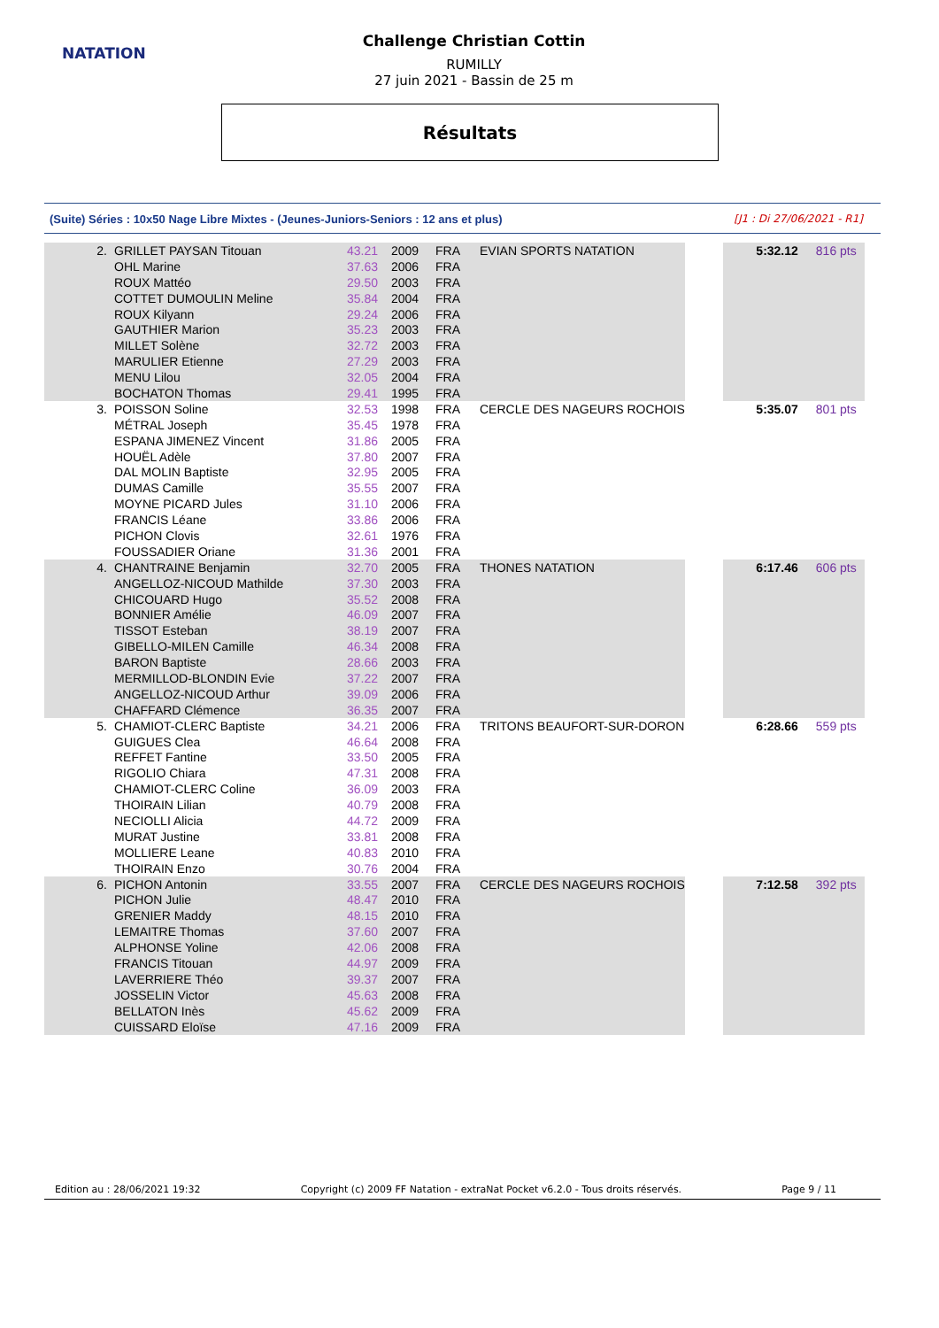NATATION
Challenge Christian Cottin
RUMILLY
27 juin 2021 - Bassin de 25 m
Résultats
(Suite) Séries : 10x50 Nage Libre Mixtes - (Jeunes-Juniors-Seniors : 12 ans et plus) [J1 : Di 27/06/2021 - R1]
| 2. | GRILLET PAYSAN Titouan | 43.21 | 2009 | FRA | EVIAN SPORTS NATATION | | 5:32.12 | 816 pts |
| | OHL Marine | 37.63 | 2006 | FRA | | | | |
| | ROUX Mattéo | 29.50 | 2003 | FRA | | | | |
| | COTTET DUMOULIN Meline | 35.84 | 2004 | FRA | | | | |
| | ROUX Kilyann | 29.24 | 2006 | FRA | | | | |
| | GAUTHIER Marion | 35.23 | 2003 | FRA | | | | |
| | MILLET Solène | 32.72 | 2003 | FRA | | | | |
| | MARULIER Etienne | 27.29 | 2003 | FRA | | | | |
| | MENU Lilou | 32.05 | 2004 | FRA | | | | |
| | BOCHATON Thomas | 29.41 | 1995 | FRA | | | | |
| 3. | POISSON Soline | 32.53 | 1998 | FRA | CERCLE DES NAGEURS ROCHOIS | | 5:35.07 | 801 pts |
| | MÉTRAL Joseph | 35.45 | 1978 | FRA | | | | |
| | ESPANA JIMENEZ Vincent | 31.86 | 2005 | FRA | | | | |
| | HOUËL Adèle | 37.80 | 2007 | FRA | | | | |
| | DAL MOLIN Baptiste | 32.95 | 2005 | FRA | | | | |
| | DUMAS Camille | 35.55 | 2007 | FRA | | | | |
| | MOYNE PICARD Jules | 31.10 | 2006 | FRA | | | | |
| | FRANCIS Léane | 33.86 | 2006 | FRA | | | | |
| | PICHON Clovis | 32.61 | 1976 | FRA | | | | |
| | FOUSSADIER Oriane | 31.36 | 2001 | FRA | | | | |
| 4. | CHANTRAINE Benjamin | 32.70 | 2005 | FRA | THONES NATATION | | 6:17.46 | 606 pts |
| | ANGELLOZ-NICOUD Mathilde | 37.30 | 2003 | FRA | | | | |
| | CHICOUARD Hugo | 35.52 | 2008 | FRA | | | | |
| | BONNIER Amélie | 46.09 | 2007 | FRA | | | | |
| | TISSOT Esteban | 38.19 | 2007 | FRA | | | | |
| | GIBELLO-MILEN Camille | 46.34 | 2008 | FRA | | | | |
| | BARON Baptiste | 28.66 | 2003 | FRA | | | | |
| | MERMILLOD-BLONDIN Evie | 37.22 | 2007 | FRA | | | | |
| | ANGELLOZ-NICOUD Arthur | 39.09 | 2006 | FRA | | | | |
| | CHAFFARD Clémence | 36.35 | 2007 | FRA | | | | |
| 5. | CHAMIOT-CLERC Baptiste | 34.21 | 2006 | FRA | TRITONS BEAUFORT-SUR-DORON | | 6:28.66 | 559 pts |
| | GUIGUES Clea | 46.64 | 2008 | FRA | | | | |
| | REFFET Fantine | 33.50 | 2005 | FRA | | | | |
| | RIGOLIO Chiara | 47.31 | 2008 | FRA | | | | |
| | CHAMIOT-CLERC Coline | 36.09 | 2003 | FRA | | | | |
| | THOIRAIN Lilian | 40.79 | 2008 | FRA | | | | |
| | NECIOLLI Alicia | 44.72 | 2009 | FRA | | | | |
| | MURAT Justine | 33.81 | 2008 | FRA | | | | |
| | MOLLIERE Leane | 40.83 | 2010 | FRA | | | | |
| | THOIRAIN Enzo | 30.76 | 2004 | FRA | | | | |
| 6. | PICHON Antonin | 33.55 | 2007 | FRA | CERCLE DES NAGEURS ROCHOIS | | 7:12.58 | 392 pts |
| | PICHON Julie | 48.47 | 2010 | FRA | | | | |
| | GRENIER Maddy | 48.15 | 2010 | FRA | | | | |
| | LEMAITRE Thomas | 37.60 | 2007 | FRA | | | | |
| | ALPHONSE Yoline | 42.06 | 2008 | FRA | | | | |
| | FRANCIS Titouan | 44.97 | 2009 | FRA | | | | |
| | LAVERRIERE Théo | 39.37 | 2007 | FRA | | | | |
| | JOSSELIN Victor | 45.63 | 2008 | FRA | | | | |
| | BELLATON Inès | 45.62 | 2009 | FRA | | | | |
| | CUISSARD Eloïse | 47.16 | 2009 | FRA | | | | |
Edition au : 28/06/2021 19:32 Copyright (c) 2009 FF Natation - extraNat Pocket v6.2.0 - Tous droits réservés. Page 9 / 11